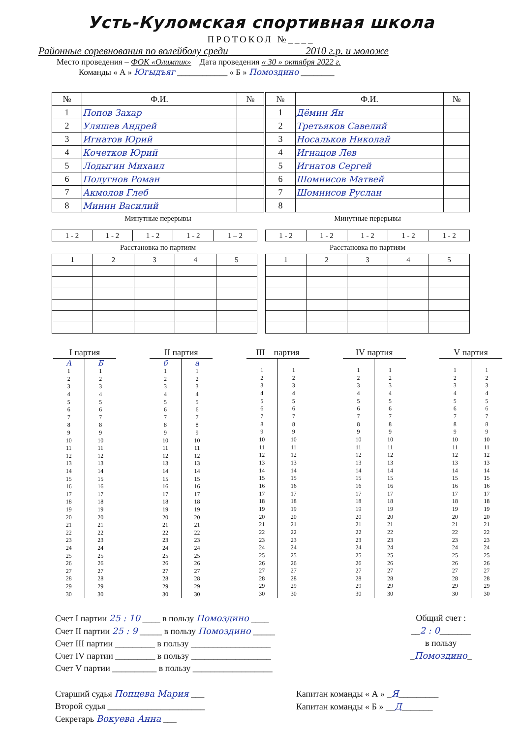Усть-Куломская спортивная школа
ПРОТОКОЛ №____
Районные соревнования по волейболу среди ______________ 2010 г.р. и моложе
Место проведения – ФОК «Олимпик» Дата проведения « 30 » октября 2022 г.
Команды « А » Югыдъяг ____________ « Б » Помоздино ________
| № | Ф.И. | № |
| --- | --- | --- |
| 1 | Попов Захар | |
| 2 | Уляшев Андрей | |
| 3 | Игнатов Юрий | |
| 4 | Кочетков Юрий | |
| 5 | Лодыгин Михаил | |
| 6 | Полугнов Роман | |
| 7 | Акмолов Глеб | |
| 8 | Минин Василий | |
| № | Ф.И. | № |
| --- | --- | --- |
| 1 | Дёмин Ян | |
| 2 | Третьяков Савелий | |
| 3 | Носальков Николай | |
| 4 | Игнацов Лев | |
| 5 | Игнатов Сергей | |
| 6 | Шомнисов Матвей | |
| 7 | Шомнисов Руслан | |
| 8 | | |
Минутные перерывы
| 1 - 2 | 1 - 2 | 1 - 2 | 1 - 2 | 1 – 2 |
Расстановка по партиям
| 1 | 2 | 3 | 4 | 5 |
Минутные перерывы
| 1 - 2 | 1 - 2 | 1 - 2 | 1 - 2 | 1 - 2 |
Расстановка по партиям
| 1 | 2 | 3 | 4 | 5 |
| I партия | |
| --- | --- |
| А | Б |
| 1 | 1 |
| 2 | 2 |
| 3 | 3 |
| 4 | 4 |
| 5 | 5 |
| 6 | 6 |
| 7 | 7 |
| 8 | 8 |
| 9 | 9 |
| 10 | 10 |
| 11 | 11 |
| 12 | 12 |
| 13 | 13 |
| 14 | 14 |
| 15 | 15 |
| 16 | 16 |
| 17 | 17 |
| 18 | 18 |
| 19 | 19 |
| 20 | 20 |
| 21 | 21 |
| 22 | 22 |
| 23 | 23 |
| 24 | 24 |
| 25 | 25 |
| 26 | 26 |
| 27 | 27 |
| 28 | 28 |
| 29 | 29 |
| 30 | 30 |
| II партия | |
| --- | --- |
| б | а |
| 1 | 1 |
| 2 | 2 |
| 3 | 3 |
| 4 | 4 |
| 5 | 5 |
| 6 | 6 |
| 7 | 7 |
| 8 | 8 |
| 9 | 9 |
| 10 | 10 |
| 11 | 11 |
| 12 | 12 |
| 13 | 13 |
| 14 | 14 |
| 15 | 15 |
| 16 | 16 |
| 17 | 17 |
| 18 | 18 |
| 19 | 19 |
| 20 | 20 |
| 21 | 21 |
| 22 | 22 |
| 23 | 23 |
| 24 | 24 |
| 25 | 25 |
| 26 | 26 |
| 27 | 27 |
| 28 | 28 |
| 29 | 29 |
| 30 | 30 |
| III партия | |
| --- | --- |
| 1 | 1 |
| 2 | 2 |
| 3 | 3 |
| 4 | 4 |
| 5 | 5 |
| 6 | 6 |
| 7 | 7 |
| 8 | 8 |
| 9 | 9 |
| 10 | 10 |
| 11 | 11 |
| 12 | 12 |
| 13 | 13 |
| 14 | 14 |
| 15 | 15 |
| 16 | 16 |
| 17 | 17 |
| 18 | 18 |
| 19 | 19 |
| 20 | 20 |
| 21 | 21 |
| 22 | 22 |
| 23 | 23 |
| 24 | 24 |
| 25 | 25 |
| 26 | 26 |
| 27 | 27 |
| 28 | 28 |
| 29 | 29 |
| 30 | 30 |
| IV партия | |
| --- | --- |
| 1 | 1 |
| 2 | 2 |
| 3 | 3 |
| 4 | 4 |
| 5 | 5 |
| 6 | 6 |
| 7 | 7 |
| 8 | 8 |
| 9 | 9 |
| 10 | 10 |
| 11 | 11 |
| 12 | 12 |
| 13 | 13 |
| 14 | 14 |
| 15 | 15 |
| 16 | 16 |
| 17 | 17 |
| 18 | 18 |
| 19 | 19 |
| 20 | 20 |
| 21 | 21 |
| 22 | 22 |
| 23 | 23 |
| 24 | 24 |
| 25 | 25 |
| 26 | 26 |
| 27 | 27 |
| 28 | 28 |
| 29 | 29 |
| 30 | 30 |
| V партия | |
| --- | --- |
| 1 | 1 |
| 2 | 2 |
| 3 | 3 |
| 4 | 4 |
| 5 | 5 |
| 6 | 6 |
| 7 | 7 |
| 8 | 8 |
| 9 | 9 |
| 10 | 10 |
| 11 | 11 |
| 12 | 12 |
| 13 | 13 |
| 14 | 14 |
| 15 | 15 |
| 16 | 16 |
| 17 | 17 |
| 18 | 18 |
| 19 | 19 |
| 20 | 20 |
| 21 | 21 |
| 22 | 22 |
| 23 | 23 |
| 24 | 24 |
| 25 | 25 |
| 26 | 26 |
| 27 | 27 |
| 28 | 28 |
| 29 | 29 |
| 30 | 30 |
Счет I партии 25 : 10 ____ в пользу Помоздино ____
Счет II партии 25 : 9 _____ в пользу Помоздино _____
Счет III партии _________ в пользу __________________
Счет IV партии _________ в пользу __________________
Счет V партии __________ в пользу __________________
Общий счет :
__2 : 0_______
в пользу
_Помоздино_
Старший судья Попцева Мария ___
Второй судья ______________________
Секретарь Вокуева Анна ___
Капитан команды « А » _Я_________
Капитан команды « Б » __Д_______